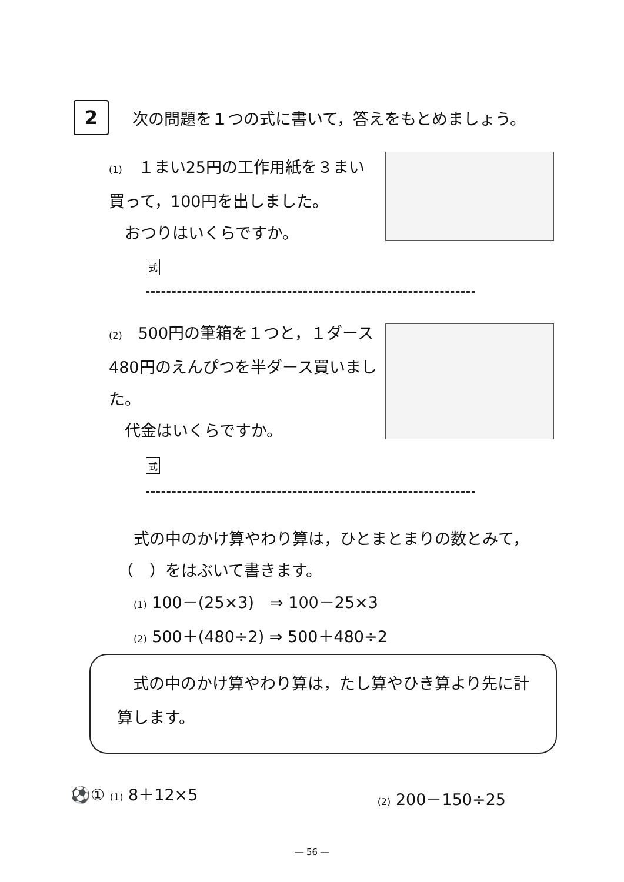2
次の問題を１つの式に書いて，答えをもとめましょう。
(1)　１まい25円の工作用紙を３まい買って，100円を出しました。
　おつりはいくらですか。
式
(2)　500円の筆箱を１つと，１ダース480円のえんぴつを半ダース買いました。
　代金はいくらですか。
式
　式の中のかけ算やわり算は，ひとまとまりの数とみて，（　）をはぶいて書きます。
　(1) 100－(25×3)　⇒ 100－25×3
　(2) 500＋(480÷2) ⇒ 500＋480÷2
　式の中のかけ算やわり算は，たし算やひき算より先に計算します。
⚽① (1) 8＋12×5
(2) 200－150÷25
― 56 ―